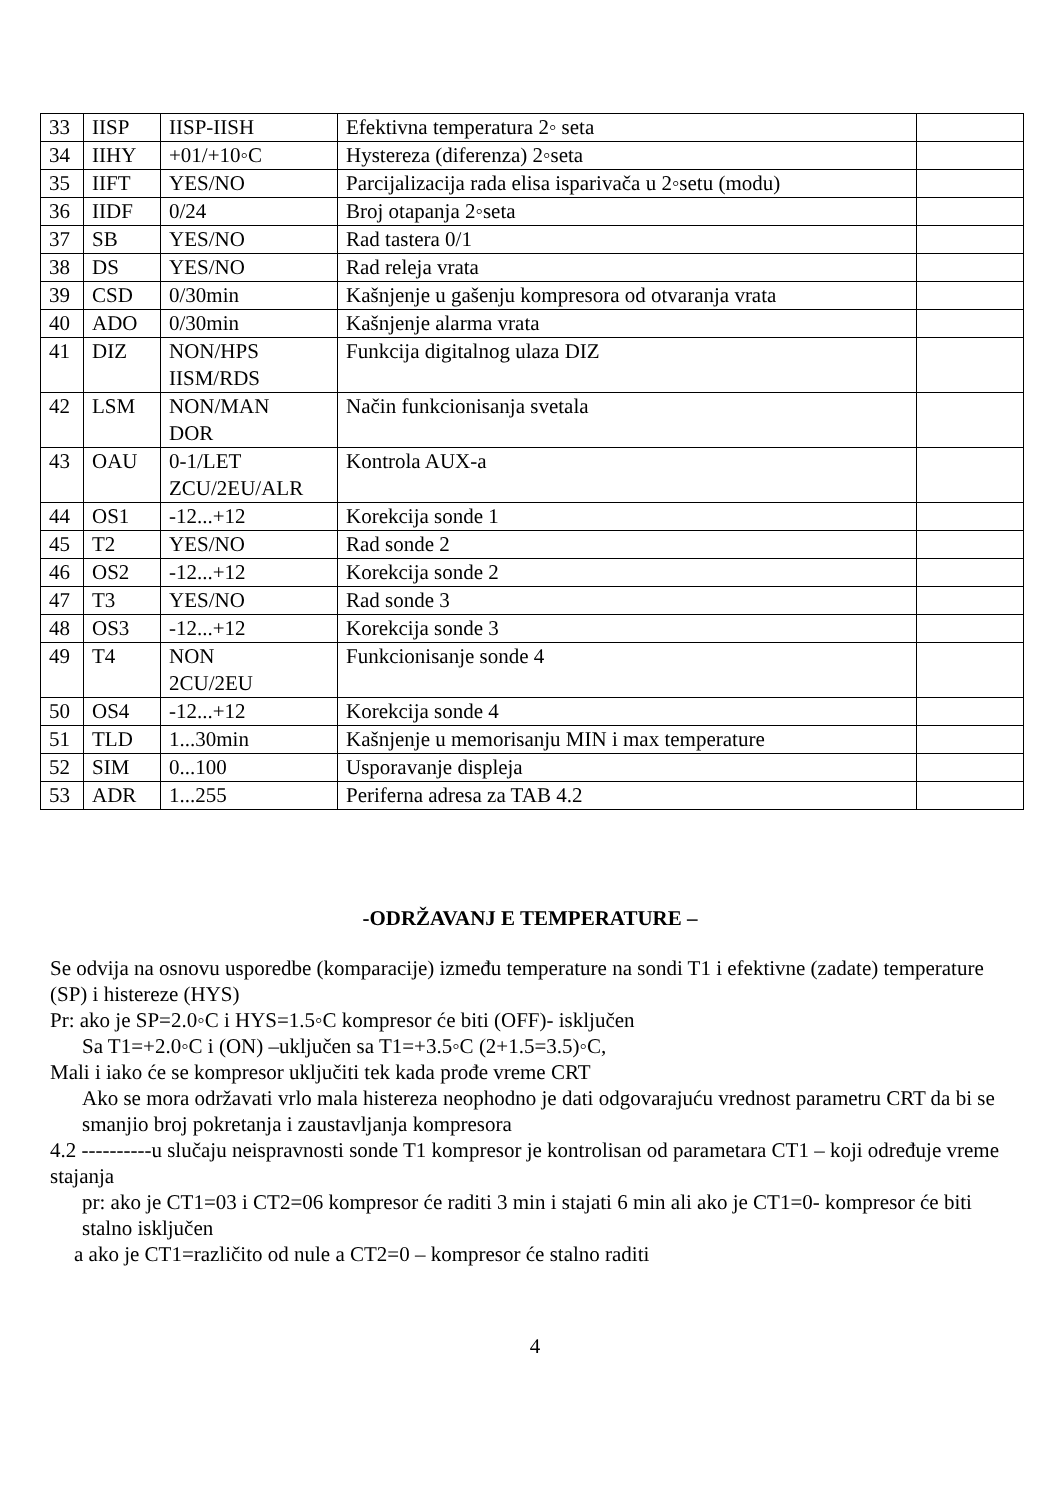| 33 | IISP | IISP-IISH | Efektivna temperatura 2◦ seta | |
| 34 | IIHY | +01/+10◦C | Hystereza (diferenza) 2◦seta | |
| 35 | IIFT | YES/NO | Parcijalizacija rada elisa isparivača u 2◦setu (modu) | |
| 36 | IIDF | 0/24 | Broj otapanja 2◦seta | |
| 37 | SB | YES/NO | Rad tastera 0/1 | |
| 38 | DS | YES/NO | Rad releja vrata | |
| 39 | CSD | 0/30min | Kašnjenje u gašenju kompresora od otvaranja vrata | |
| 40 | ADO | 0/30min | Kašnjenje alarma vrata | |
| 41 | DIZ | NON/HPS IISM/RDS | Funkcija digitalnog ulaza DIZ | |
| 42 | LSM | NON/MAN DOR | Način funkcionisanja svetala | |
| 43 | OAU | 0-1/LET ZCU/2EU/ALR | Kontrola AUX-a | |
| 44 | OS1 | -12...+12 | Korekcija sonde 1 | |
| 45 | T2 | YES/NO | Rad sonde 2 | |
| 46 | OS2 | -12...+12 | Korekcija sonde 2 | |
| 47 | T3 | YES/NO | Rad sonde 3 | |
| 48 | OS3 | -12...+12 | Korekcija sonde 3 | |
| 49 | T4 | NON 2CU/2EU | Funkcionisanje sonde 4 | |
| 50 | OS4 | -12...+12 | Korekcija sonde 4 | |
| 51 | TLD | 1...30min | Kašnjenje u memorisanju MIN i max temperature | |
| 52 | SIM | 0...100 | Usporavanje displeja | |
| 53 | ADR | 1...255 | Periferna adresa za TAB 4.2 | |
-ODRŽAVANJ E TEMPERATURE –
Se odvija na osnovu usporedbe (komparacije) između temperature na sondi T1 i efektivne (zadate) temperature (SP) i histereze (HYS)
Pr: ako je SP=2.0◦C i HYS=1.5◦C kompresor će biti (OFF)- isključen
Sa T1=+2.0◦C i (ON) –uključen sa T1=+3.5◦C (2+1.5=3.5)◦C,
Mali i iako će se kompresor uključiti tek kada prođe vreme CRT
Ako se mora održavati vrlo mala histereza neophodno je dati odgovarajuću vrednost parametru CRT da bi se smanjio broj pokretanja i zaustavljanja kompresora
4.2 ----------u slučaju neispravnosti sonde T1 kompresor je kontrolisan od parametara CT1 – koji određuje vreme stajanja
pr: ako je CT1=03 i CT2=06 kompresor će raditi 3 min i stajati 6 min ali ako je CT1=0- kompresor će biti stalno isključen
a ako je CT1=različito od nule a CT2=0 – kompresor će stalno raditi
4